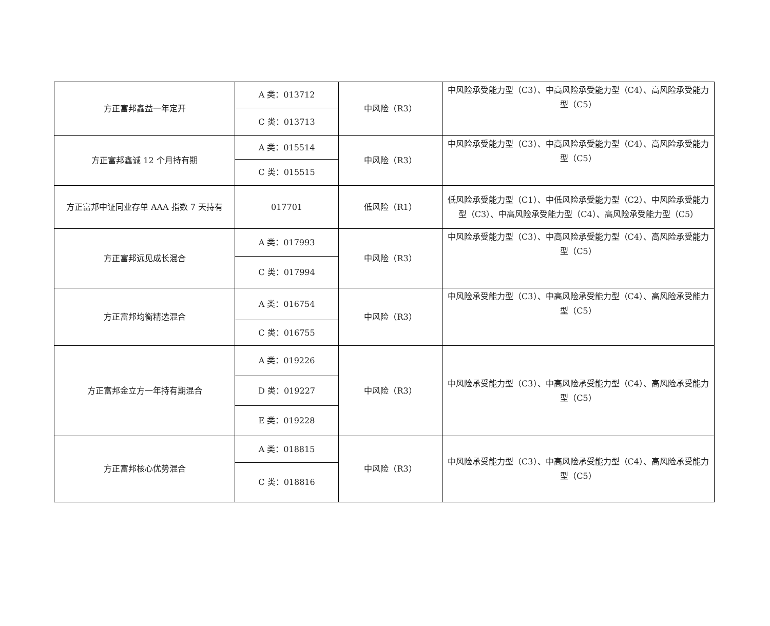| 方正富邦鑫益一年定开 | A 类：013712 | 中风险（R3） | 中风险承受能力型（C3）、中高风险承受能力型（C4）、高风险承受能力型（C5） |
| | C 类：013713 | | |
| 方正富邦鑫诚 12 个月持有期 | A 类：015514 | 中风险（R3） | 中风险承受能力型（C3）、中高风险承受能力型（C4）、高风险承受能力型（C5） |
| | C 类：015515 | | |
| 方正富邦中证同业存单 AAA 指数 7 天持有 | 017701 | 低风险（R1） | 低风险承受能力型（C1）、中低风险承受能力型（C2）、中风险承受能力型（C3）、中高风险承受能力型（C4）、高风险承受能力型（C5） |
| 方正富邦远见成长混合 | A 类：017993 | 中风险（R3） | 中风险承受能力型（C3）、中高风险承受能力型（C4）、高风险承受能力型（C5） |
| | C 类：017994 | | |
| 方正富邦均衡精选混合 | A 类：016754 | 中风险（R3） | 中风险承受能力型（C3）、中高风险承受能力型（C4）、高风险承受能力型（C5） |
| | C 类：016755 | | |
| 方正富邦金立方一年持有期混合 | A 类：019226 | 中风险（R3） | 中风险承受能力型（C3）、中高风险承受能力型（C4）、高风险承受能力型（C5） |
| | D 类：019227 | | |
| | E 类：019228 | | |
| 方正富邦核心优势混合 | A 类：018815 | 中风险（R3） | 中风险承受能力型（C3）、中高风险承受能力型（C4）、高风险承受能力型（C5） |
| | C 类：018816 | | |